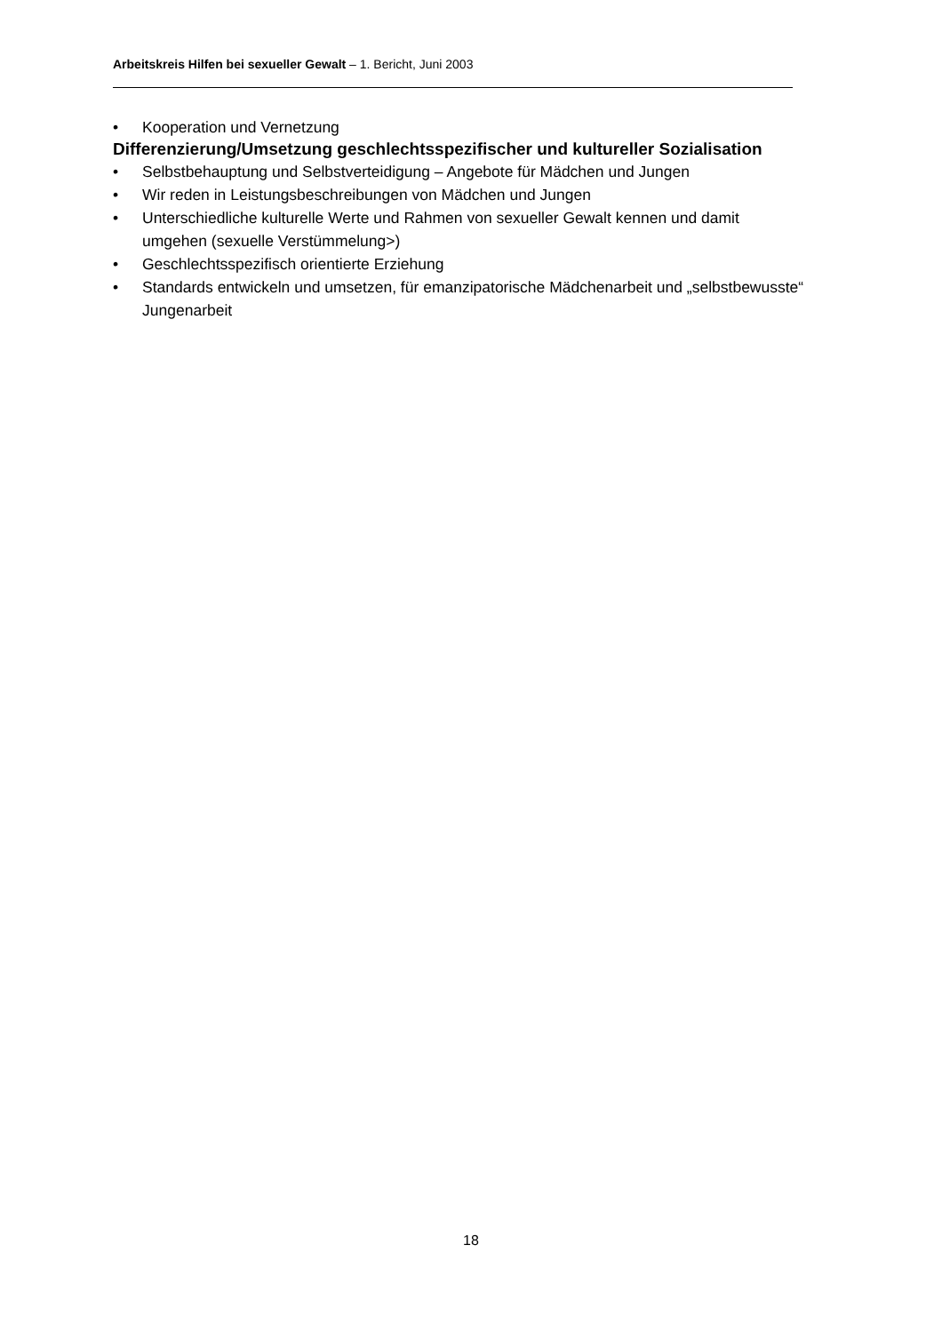Arbeitskreis Hilfen bei sexueller Gewalt – 1. Bericht, Juni 2003
• Kooperation und Vernetzung
Differenzierung/Umsetzung geschlechtsspezifischer und kultureller Sozialisation
• Selbstbehauptung und Selbstverteidigung – Angebote für Mädchen und Jungen
• Wir reden in Leistungsbeschreibungen von Mädchen und Jungen
• Unterschiedliche kulturelle Werte und Rahmen von sexueller Gewalt kennen und damit umgehen (sexuelle Verstümmelung>)
• Geschlechtsspezifisch orientierte Erziehung
• Standards entwickeln und umsetzen, für emanzipatorische Mädchenarbeit und „selbstbewusste“ Jungenarbeit
18